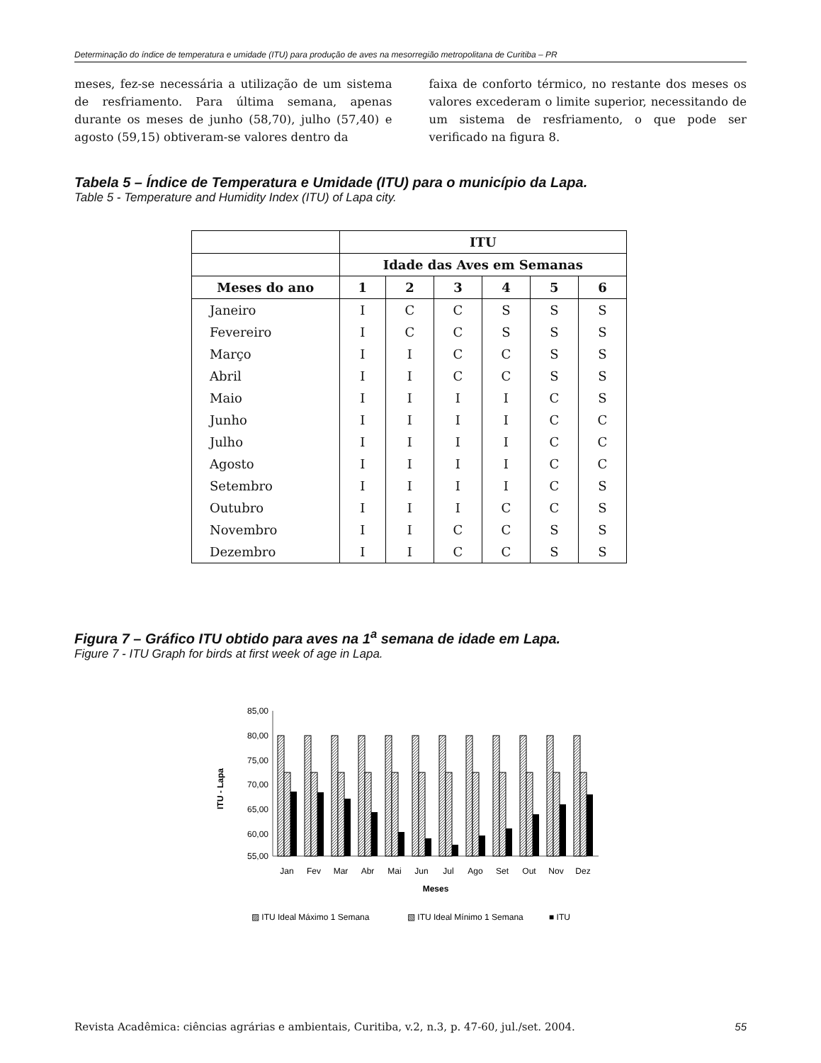Determinação do índice de temperatura e umidade (ITU) para produção de aves na mesorregião metropolitana de Curitiba – PR
meses, fez-se necessária a utilização de um sistema de resfriamento. Para última semana, apenas durante os meses de junho (58,70), julho (57,40) e agosto (59,15) obtiveram-se valores dentro da
faixa de conforto térmico, no restante dos meses os valores excederam o limite superior, necessitando de um sistema de resfriamento, o que pode ser verificado na figura 8.
Tabela 5 – Índice de Temperatura e Umidade (ITU) para o município da Lapa.
Table 5 - Temperature and Humidity Index (ITU) of Lapa city.
| | ITU | | | | | |
| --- | --- | --- | --- | --- | --- | --- |
| | Idade das Aves em Semanas | | | | | |
| Meses do ano | 1 | 2 | 3 | 4 | 5 | 6 |
| Janeiro | I | C | C | S | S | S |
| Fevereiro | I | C | C | S | S | S |
| Março | I | I | C | C | S | S |
| Abril | I | I | C | C | S | S |
| Maio | I | I | I | I | C | S |
| Junho | I | I | I | I | C | C |
| Julho | I | I | I | I | C | C |
| Agosto | I | I | I | I | C | C |
| Setembro | I | I | I | I | C | S |
| Outubro | I | I | I | C | C | S |
| Novembro | I | I | C | C | S | S |
| Dezembro | I | I | C | C | S | S |
Figura 7 – Gráfico ITU obtido para aves na 1<sup>a</sup> semana de idade em Lapa.
Figure 7 - ITU Graph for birds at first week of age in Lapa.
85,00
80,00
75,00
70,00
65,00
60,00
55,00
ITU - Lapa
Jan
Fev
Mar
Abr
Mai
Jun
Jul
Ago
Set
Out
Nov
Dez
Meses
▨ ITU Ideal Máximo 1 Semana
▧ ITU Ideal Mínimo 1 Semana
■ ITU
Revista Acadêmica: ciências agrárias e ambientais, Curitiba, v.2, n.3, p. 47-60, jul./set. 2004. 55